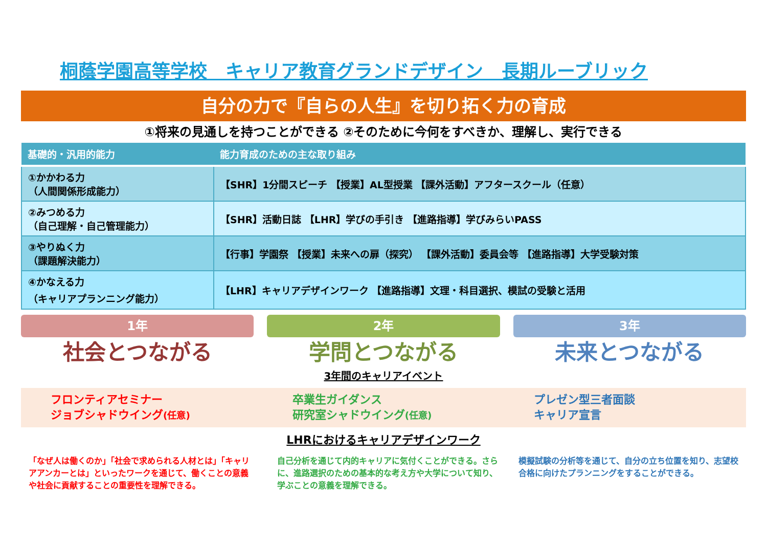桐蔭学園高等学校　キャリア教育グランドデザイン　長期ルーブリック
自分の力で『自らの人生』を切り拓く力の育成
①将来の見通しを持つことができる ②そのために今何をすべきか、理解し、実行できる
| 基礎的・汎用的能力 | 能力育成のための主な取り組み |
| --- | --- |
| ①かかわる力 （人間関係形成能力） | 【SHR】1分間スピーチ 【授業】AL型授業 【課外活動】アフタースクール（任意） |
| ②みつめる力 （自己理解・自己管理能力） | 【SHR】活動日誌 【LHR】学びの手引き 【進路指導】学びみらいPASS |
| ③やりぬく力 （課題解決能力） | 【行事】学園祭 【授業】未来への扉（探究） 【課外活動】委員会等 【進路指導】大学受験対策 |
| ④かなえる力 （キャリアプランニング能力） | 【LHR】キャリアデザインワーク 【進路指導】文理・科目選択、模試の受験と活用 |
1年
社会とつながる
2年
学問とつながる
3年間のキャリアイベント
3年
未来とつながる
フロンティアセミナー
ジョブシャドウイング(任意)
卒業生ガイダンス
研究室シャドウイング(任意)
プレゼン型三者面談
キャリア宣言
LHRにおけるキャリアデザインワーク
「なぜ人は働くのか」「社会で求められる人材とは」「キャリアアンカーとは」といったワークを通じて、働くことの意義や社会に貢献することの重要性を理解できる。
自己分析を通じて内的キャリアに気付くことができる。さらに、進路選択のための基本的な考え方や大学について知り、学ぶことの意義を理解できる。
模擬試験の分析等を通じて、自分の立ち位置を知り、志望校合格に向けたプランニングをすることができる。